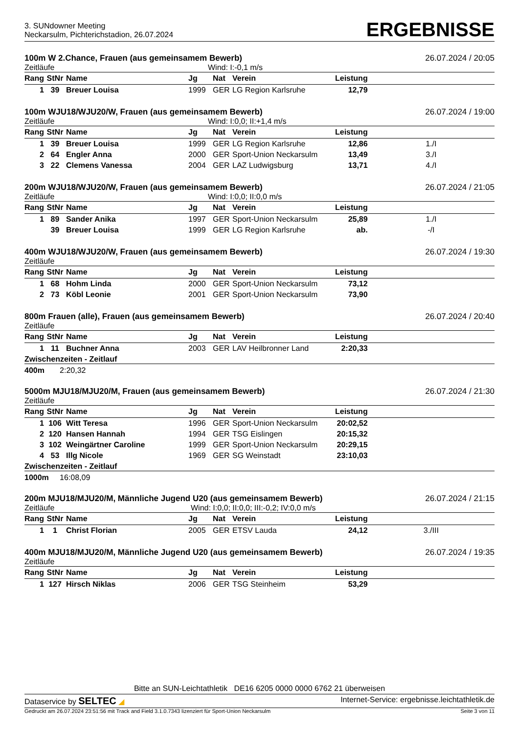3. SUNdowner Meeting
Neckarsulm, Pichterichstadion, 26.07.2024
ERGEBNISSE
100m W 2.Chance, Frauen (aus gemeinsamem Bewerb) 26.07.2024 / 20:05
Zeitläufe Wind: I:-0,1 m/s
| Rang | StNr | Name | Jg | Nat | Verein | Leistung | |
| --- | --- | --- | --- | --- | --- | --- | --- |
| 1 | 39 | Breuer Louisa | 1999 | GER | LG Region Karlsruhe | 12,79 | |
100m WJU18/WJU20/W, Frauen (aus gemeinsamem Bewerb) 26.07.2024 / 19:00
Zeitläufe Wind: I:0,0; II:+1,4 m/s
| Rang | StNr | Name | Jg | Nat | Verein | Leistung | |
| --- | --- | --- | --- | --- | --- | --- | --- |
| 1 | 39 | Breuer Louisa | 1999 | GER | LG Region Karlsruhe | 12,86 | 1./I |
| 2 | 64 | Engler Anna | 2000 | GER | Sport-Union Neckarsulm | 13,49 | 3./I |
| 3 | 22 | Clemens Vanessa | 2004 | GER | LAZ Ludwigsburg | 13,71 | 4./I |
200m WJU18/WJU20/W, Frauen (aus gemeinsamem Bewerb) 26.07.2024 / 21:05
Zeitläufe Wind: I:0,0; II:0,0 m/s
| Rang | StNr | Name | Jg | Nat | Verein | Leistung | |
| --- | --- | --- | --- | --- | --- | --- | --- |
| 1 | 89 | Sander Anika | 1997 | GER | Sport-Union Neckarsulm | 25,89 | 1./I |
| | 39 | Breuer Louisa | 1999 | GER | LG Region Karlsruhe | ab. | -/I |
400m WJU18/WJU20/W, Frauen (aus gemeinsamem Bewerb) 26.07.2024 / 19:30
Zeitläufe
| Rang | StNr | Name | Jg | Nat | Verein | Leistung | |
| --- | --- | --- | --- | --- | --- | --- | --- |
| 1 | 68 | Hohm Linda | 2000 | GER | Sport-Union Neckarsulm | 73,12 | |
| 2 | 73 | Köbl Leonie | 2001 | GER | Sport-Union Neckarsulm | 73,90 | |
800m Frauen (alle), Frauen (aus gemeinsamem Bewerb) 26.07.2024 / 20:40
Zeitläufe
| Rang | StNr | Name | Jg | Nat | Verein | Leistung | |
| --- | --- | --- | --- | --- | --- | --- | --- |
| 1 | 11 | Buchner Anna | 2003 | GER | LAV Heilbronner Land | 2:20,33 | |
Zwischenzeiten - Zeitlauf
400m 2:20,32
5000m MJU18/MJU20/M, Frauen (aus gemeinsamem Bewerb) 26.07.2024 / 21:30
Zeitläufe
| Rang | StNr | Name | Jg | Nat | Verein | Leistung | |
| --- | --- | --- | --- | --- | --- | --- | --- |
| 1 | 106 | Witt Teresa | 1996 | GER | Sport-Union Neckarsulm | 20:02,52 | |
| 2 | 120 | Hansen Hannah | 1994 | GER | TSG Eislingen | 20:15,32 | |
| 3 | 102 | Weingärtner Caroline | 1999 | GER | Sport-Union Neckarsulm | 20:29,15 | |
| 4 | 53 | Illg Nicole | 1969 | GER | SG Weinstadt | 23:10,03 | |
Zwischenzeiten - Zeitlauf
1000m 16:08,09
200m MJU18/MJU20/M, Männliche Jugend U20 (aus gemeinsamem Bewerb) 26.07.2024 / 21:15
Zeitläufe Wind: I:0,0; II:0,0; III:-0,2; IV:0,0 m/s
| Rang | StNr | Name | Jg | Nat | Verein | Leistung | |
| --- | --- | --- | --- | --- | --- | --- | --- |
| 1 | 1 | Christ Florian | 2005 | GER | ETSV Lauda | 24,12 | 3./III |
400m MJU18/MJU20/M, Männliche Jugend U20 (aus gemeinsamem Bewerb) 26.07.2024 / 19:35
Zeitläufe
| Rang | StNr | Name | Jg | Nat | Verein | Leistung | |
| --- | --- | --- | --- | --- | --- | --- | --- |
| 1 | 127 | Hirsch Niklas | 2006 | GER | TSG Steinheim | 53,29 | |
Bitte an SUN-Leichtathletik DE16 6205 0000 0000 6762 21 überweisen
Dataservice by SELTEC ◢ Internet-Service: ergebnisse.leichtathletik.de
Gedruckt am 26.07.2024 23:51:56 mit Track and Field 3.1.0.7343 lizenziert für Sport-Union Neckarsulm Seite 3 von 11